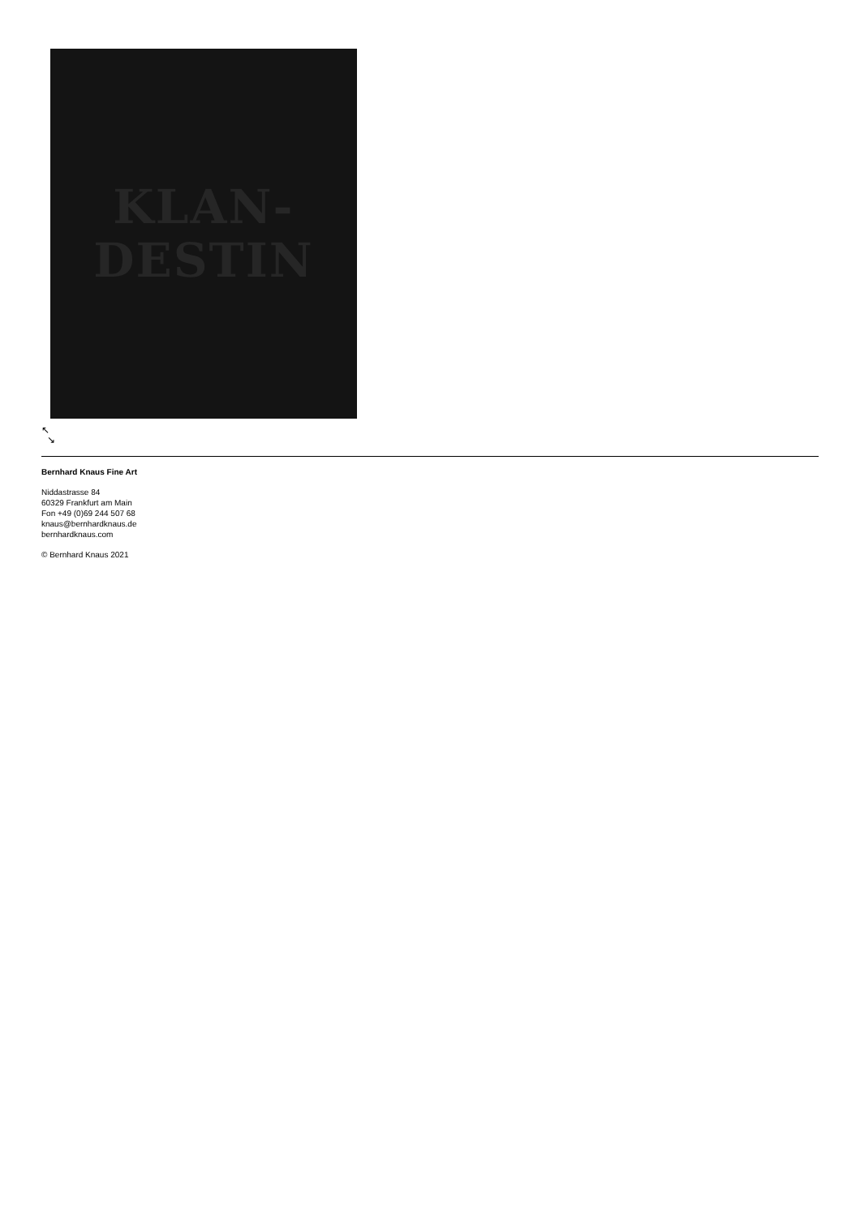KLAN-
DESTIN
↖
↘
Bernhard Knaus Fine Art
Niddastrasse 84
60329 Frankfurt am Main
Fon +49 (0)69 244 507 68
knaus@bernhardknaus.de
bernhardknaus.com
© Bernhard Knaus 2021